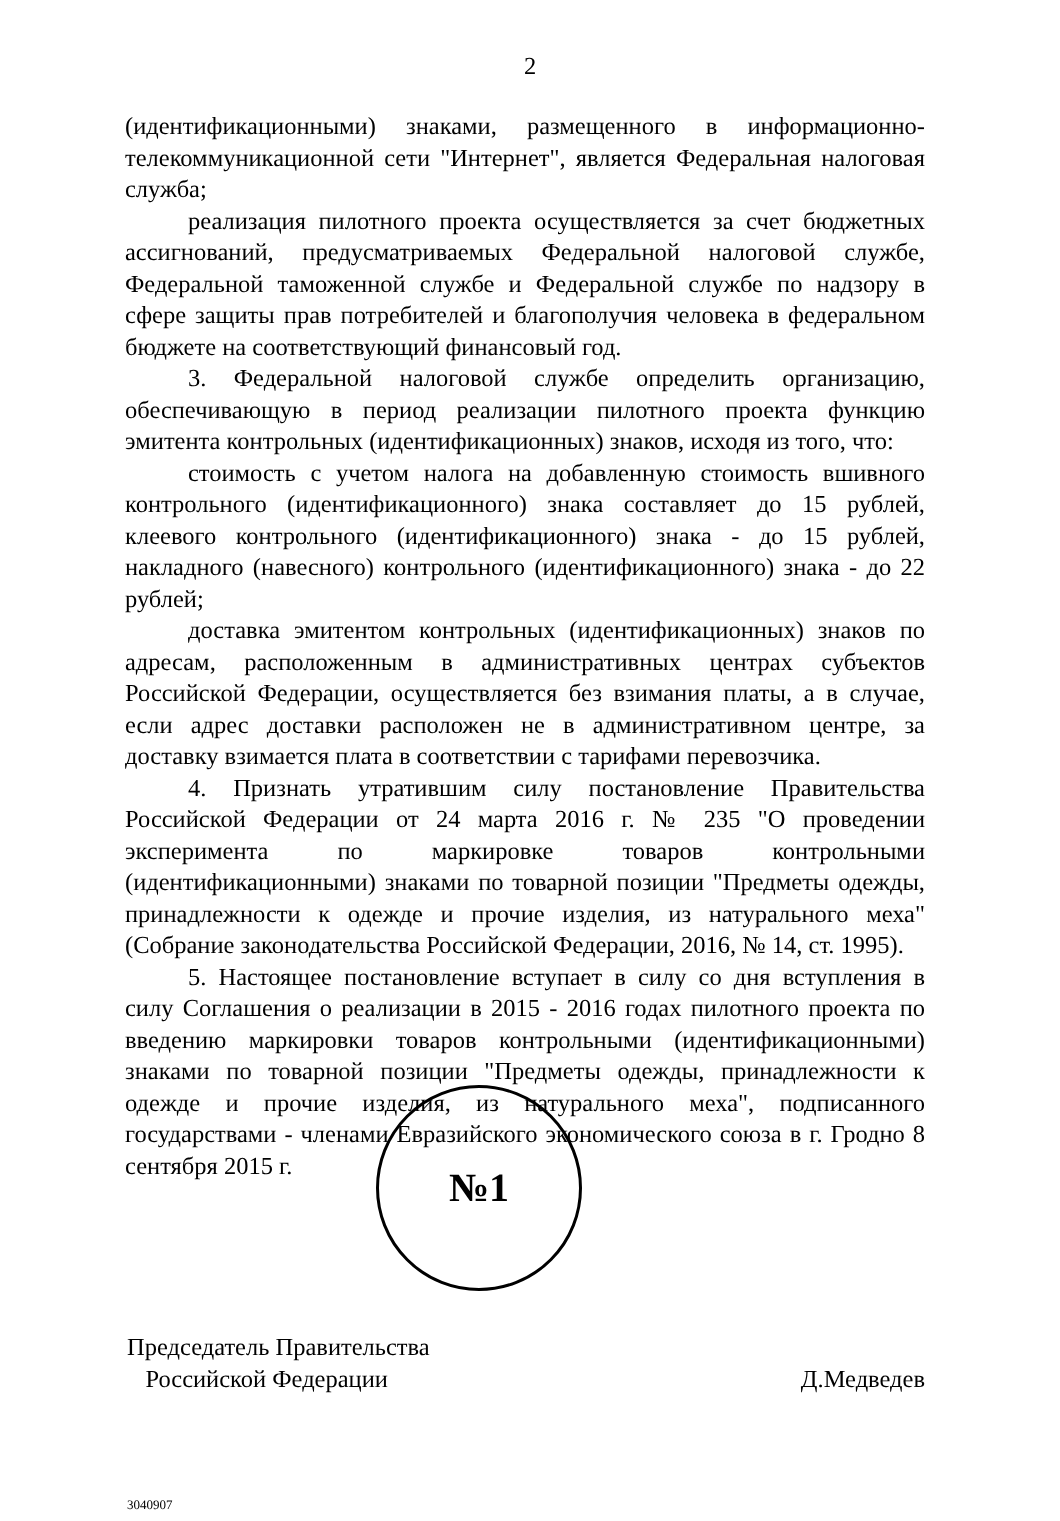2
(идентификационными) знаками, размещенного в информационно-телекоммуникационной сети "Интернет", является Федеральная налоговая служба;
реализация пилотного проекта осуществляется за счет бюджетных ассигнований, предусматриваемых Федеральной налоговой службе, Федеральной таможенной службе и Федеральной службе по надзору в сфере защиты прав потребителей и благополучия человека в федеральном бюджете на соответствующий финансовый год.
3. Федеральной налоговой службе определить организацию, обеспечивающую в период реализации пилотного проекта функцию эмитента контрольных (идентификационных) знаков, исходя из того, что:
стоимость с учетом налога на добавленную стоимость вшивного контрольного (идентификационного) знака составляет до 15 рублей, клеевого контрольного (идентификационного) знака - до 15 рублей, накладного (навесного) контрольного (идентификационного) знака - до 22 рублей;
доставка эмитентом контрольных (идентификационных) знаков по адресам, расположенным в административных центрах субъектов Российской Федерации, осуществляется без взимания платы, а в случае, если адрес доставки расположен не в административном центре, за доставку взимается плата в соответствии с тарифами перевозчика.
4. Признать утратившим силу постановление Правительства Российской Федерации от 24 марта 2016 г. № 235 "О проведении эксперимента по маркировке товаров контрольными (идентификационными) знаками по товарной позиции "Предметы одежды, принадлежности к одежде и прочие изделия, из натурального меха" (Собрание законодательства Российской Федерации, 2016, № 14, ст. 1995).
5. Настоящее постановление вступает в силу со дня вступления в силу Соглашения о реализации в 2015 - 2016 годах пилотного проекта по введению маркировки товаров контрольными (идентификационными) знаками по товарной позиции "Предметы одежды, принадлежности к одежде и прочие изделия, из натурального меха", подписанного государствами - членами Евразийского экономического союза в г. Гродно 8 сентября 2015 г.
Председатель Правительства
Российской Федерации
Д.Медведев
№1
3040907